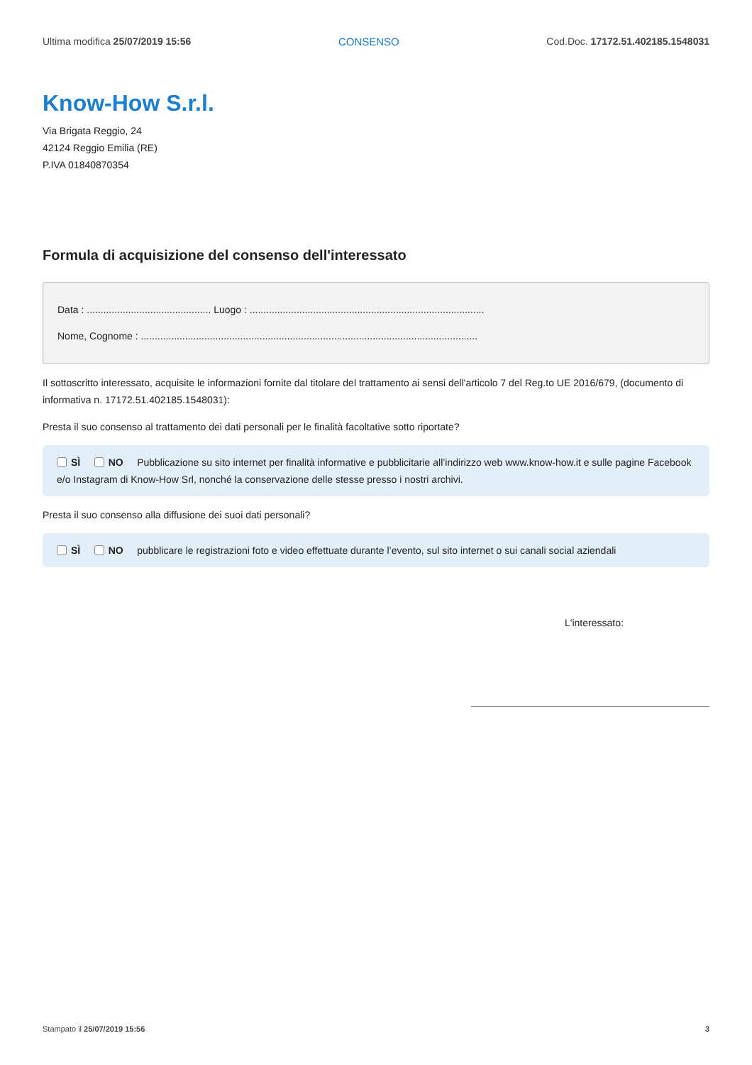Ultima modifica 25/07/2019 15:56 CONSENSO Cod.Doc. 17172.51.402185.1548031
Know-How S.r.l.
Via Brigata Reggio, 24
42124 Reggio Emilia (RE)
P.IVA 01840870354
Formula di acquisizione del consenso dell'interessato
Data : ............................................. Luogo : .....................................................................................
Nome, Cognome : ..........................................................................................................................
Il sottoscritto interessato, acquisite le informazioni fornite dal titolare del trattamento ai sensi dell'articolo 7 del Reg.to UE 2016/679, (documento di informativa n. 17172.51.402185.1548031):
Presta il suo consenso al trattamento dei dati personali per le finalità facoltative sotto riportate?
SÌ NO Pubblicazione su sito internet per finalità informative e pubblicitarie all’indirizzo web www.know-how.it e sulle pagine Facebook e/o Instagram di Know-How Srl, nonché la conservazione delle stesse presso i nostri archivi.
Presta il suo consenso alla diffusione dei suoi dati personali?
SÌ NO pubblicare le registrazioni foto e video effettuate durante l’evento, sul sito internet o sui canali social aziendali
L'interessato:
Stampato il 25/07/2019 15:56 3